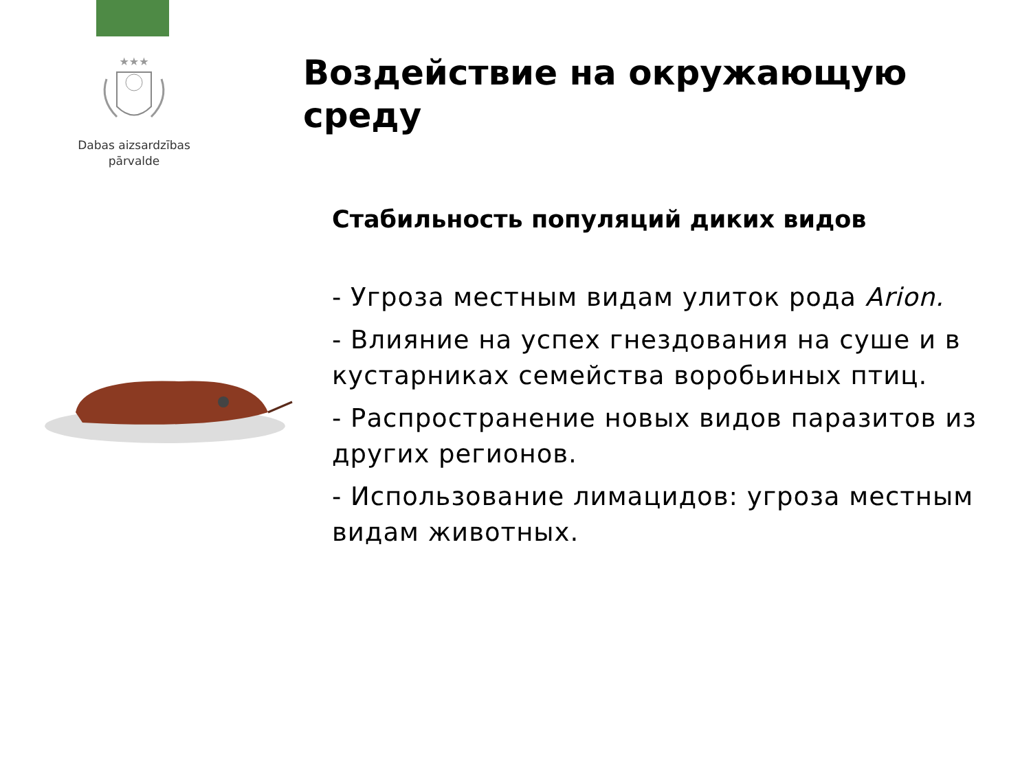★★★
Dabas aizsardzības
pārvalde
Воздействие на окружающую среду
Стабильность популяций диких видов
- Угроза местным видам улиток рода Arion.
- Влияние на успех гнездования на суше и в кустарниках семейства воробьиных птиц.
- Распространение новых видов паразитов из других регионов.
- Использование лимацидов: угроза местным видам животных.